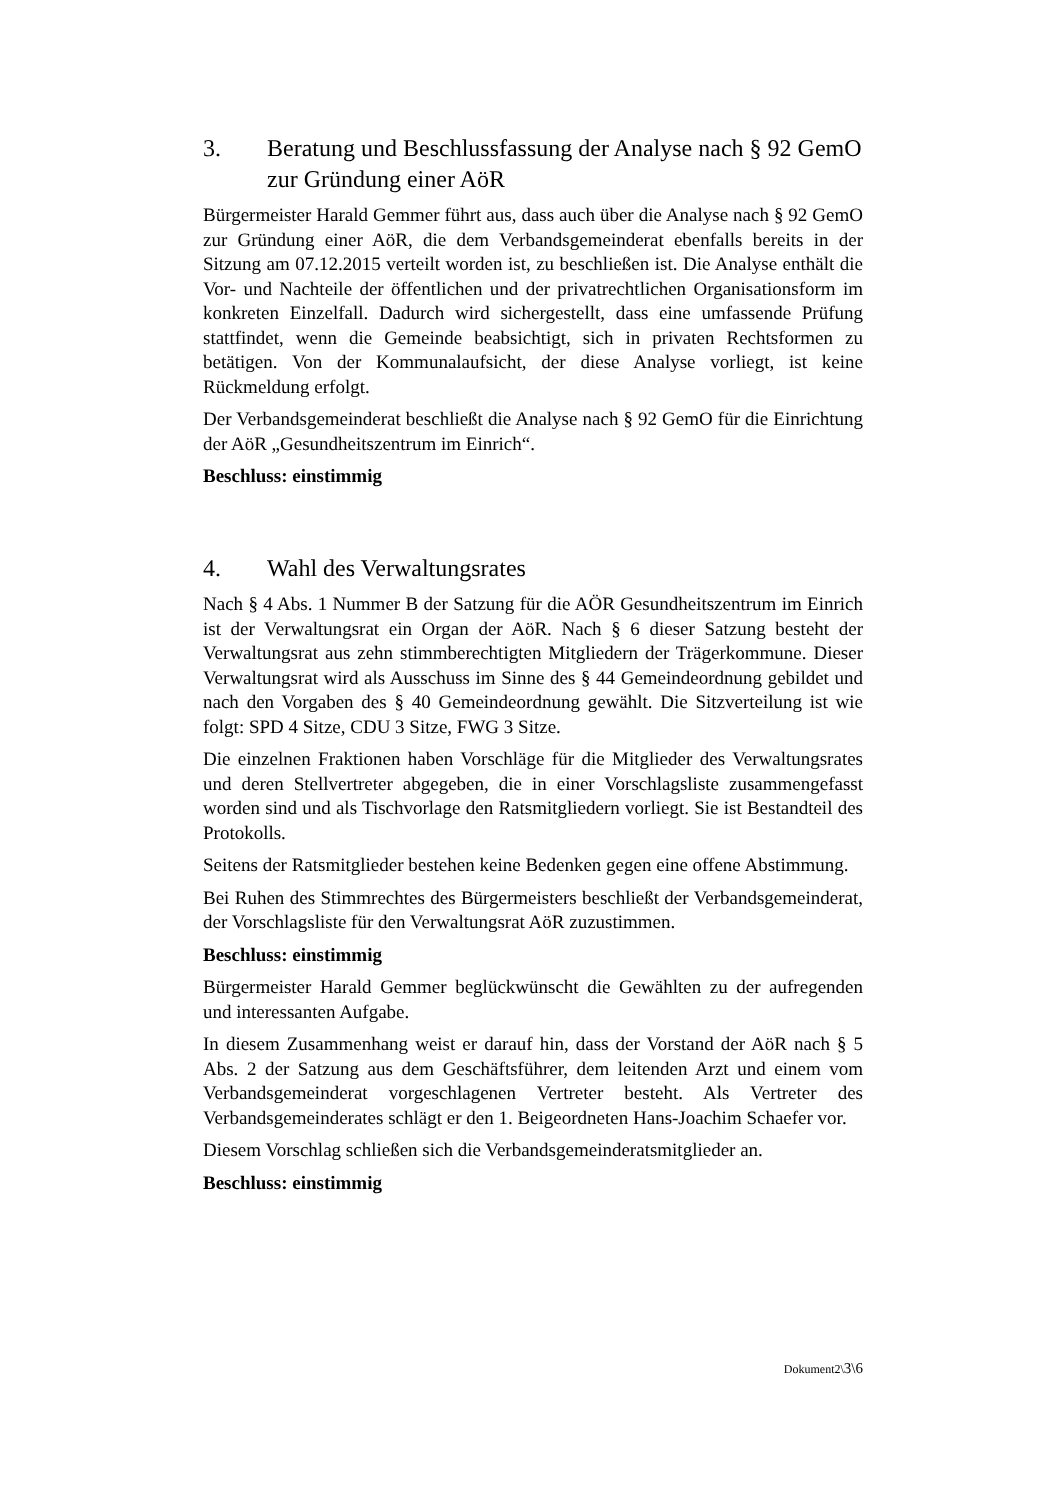3. Beratung und Beschlussfassung der Analyse nach § 92 GemO zur Gründung einer AöR
Bürgermeister Harald Gemmer führt aus, dass auch über die Analyse nach § 92 GemO zur Gründung einer AöR, die dem Verbandsgemeinderat ebenfalls bereits in der Sitzung am 07.12.2015 verteilt worden ist, zu beschließen ist. Die Analyse enthält die Vor- und Nachteile der öffentlichen und der privatrechtlichen Organisationsform im konkreten Einzelfall. Dadurch wird sichergestellt, dass eine umfassende Prüfung stattfindet, wenn die Gemeinde beabsichtigt, sich in privaten Rechtsformen zu betätigen. Von der Kommunalaufsicht, der diese Analyse vorliegt, ist keine Rückmeldung erfolgt.
Der Verbandsgemeinderat beschließt die Analyse nach § 92 GemO für die Einrichtung der AöR „Gesundheitszentrum im Einrich“.
Beschluss: einstimmig
4. Wahl des Verwaltungsrates
Nach § 4 Abs. 1 Nummer B der Satzung für die AÖR Gesundheitszentrum im Einrich ist der Verwaltungsrat ein Organ der AöR. Nach § 6 dieser Satzung besteht der Verwaltungsrat aus zehn stimmberechtigten Mitgliedern der Trägerkommune. Dieser Verwaltungsrat wird als Ausschuss im Sinne des § 44 Gemeindeordnung gebildet und nach den Vorgaben des § 40 Gemeindeordnung gewählt. Die Sitzverteilung ist wie folgt: SPD 4 Sitze, CDU 3 Sitze, FWG 3 Sitze.
Die einzelnen Fraktionen haben Vorschläge für die Mitglieder des Verwaltungsrates und deren Stellvertreter abgegeben, die in einer Vorschlagsliste zusammengefasst worden sind und als Tischvorlage den Ratsmitgliedern vorliegt. Sie ist Bestandteil des Protokolls.
Seitens der Ratsmitglieder bestehen keine Bedenken gegen eine offene Abstimmung.
Bei Ruhen des Stimmrechtes des Bürgermeisters beschließt der Verbandsgemeinderat, der Vorschlagsliste für den Verwaltungsrat AöR zuzustimmen.
Beschluss: einstimmig
Bürgermeister Harald Gemmer beglückwünscht die Gewählten zu der aufregenden und interessanten Aufgabe.
In diesem Zusammenhang weist er darauf hin, dass der Vorstand der AöR nach § 5 Abs. 2 der Satzung aus dem Geschäftsführer, dem leitenden Arzt und einem vom Verbandsgemeinderat vorgeschlagenen Vertreter besteht. Als Vertreter des Verbandsgemeinderates schlägt er den 1. Beigeordneten Hans-Joachim Schaefer vor.
Diesem Vorschlag schließen sich die Verbandsgemeinderatsmitglieder an.
Beschluss: einstimmig
Dokument2\3\6